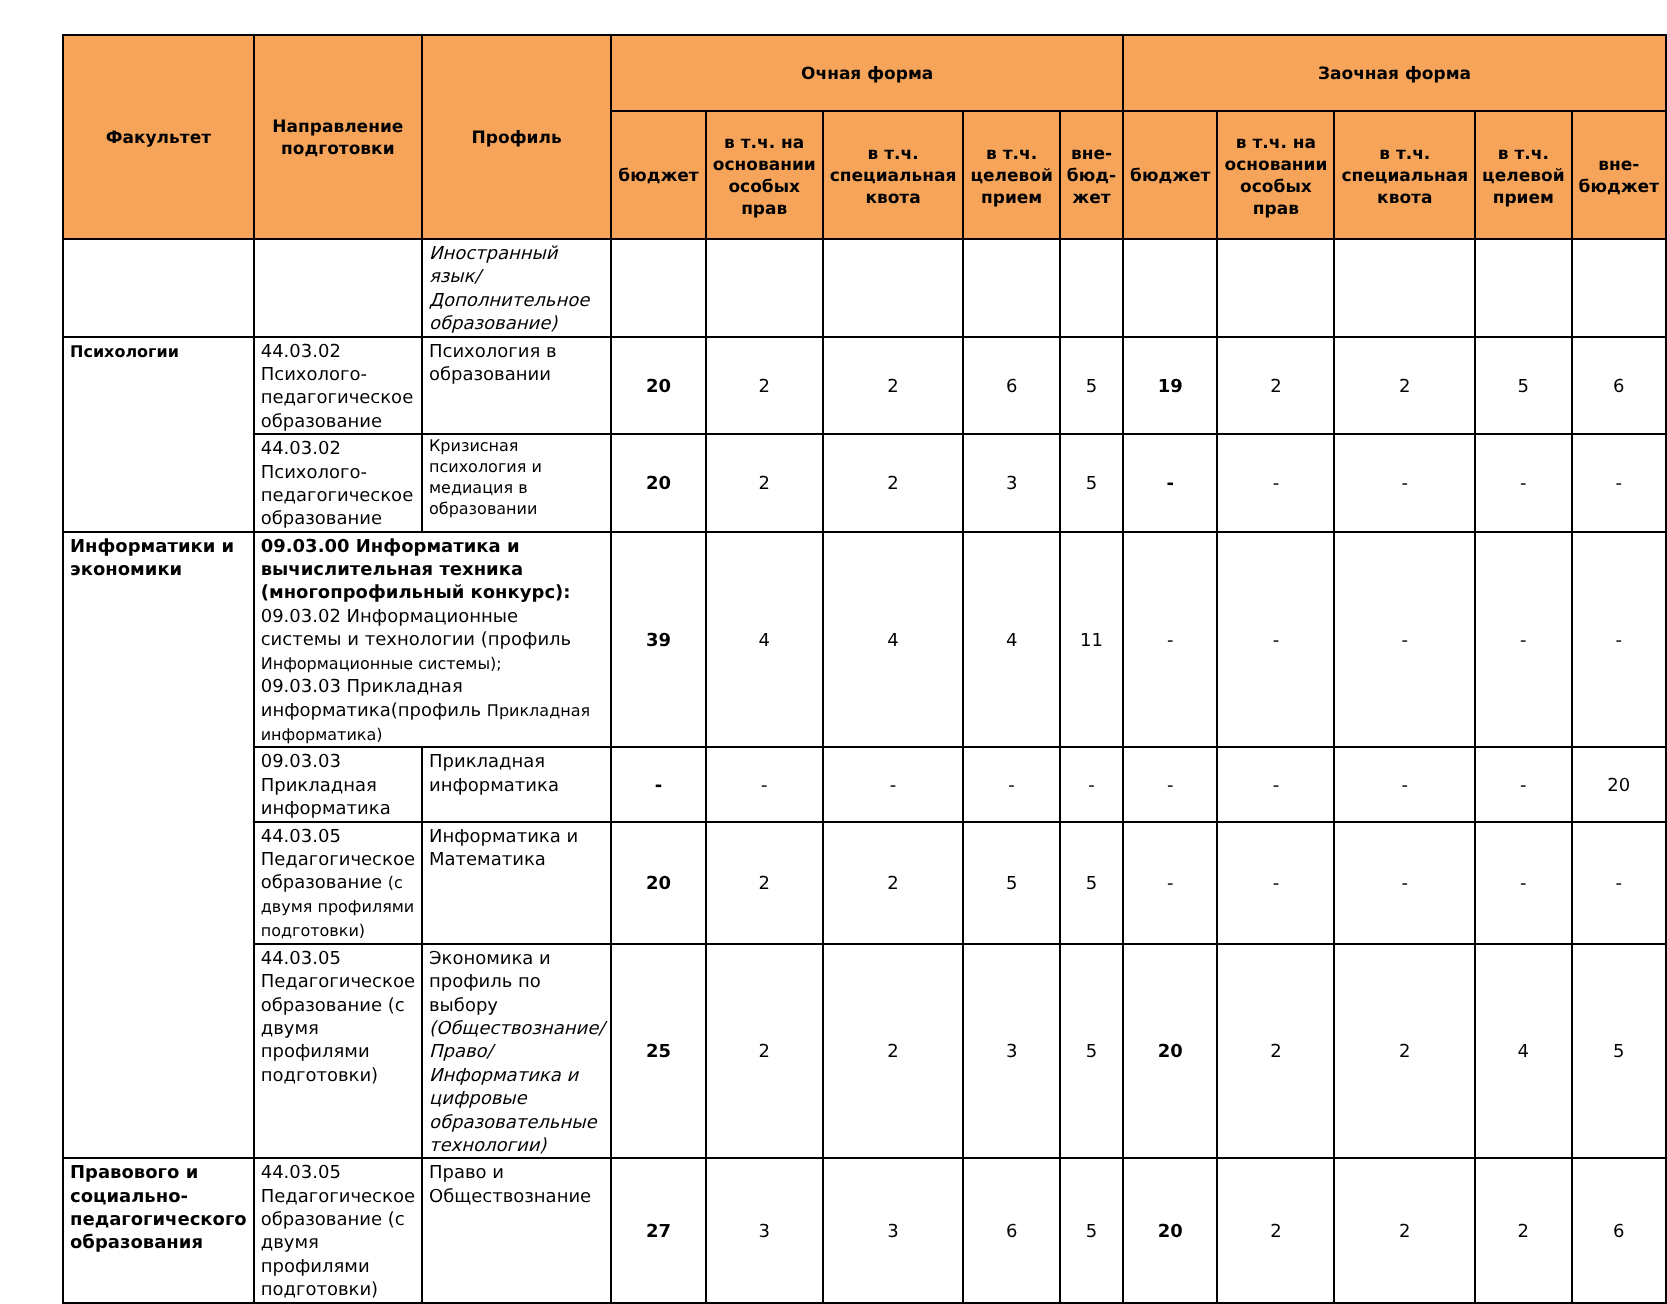| Факультет | Направление подготовки | Профиль | Очная форма | | | | | Заочная форма | | | | |
| --- | --- | --- | --- | --- | --- | --- | --- | --- | --- | --- | --- | --- |
| | | | бюджет | в т.ч. на основании особых прав | в т.ч. специальная квота | в т.ч. целевой прием | вне-бюд-жет | бюджет | в т.ч. на основании особых прав | в т.ч. специальная квота | в т.ч. целевой прием | вне-бюджет |
| | | Иностранный язык/ Дополнительное образование) | | | | | | | | | | |
| Психологии | 44.03.02 Психолого-педагогическое образование | Психология в образовании | 20 | 2 | 2 | 6 | 5 | 19 | 2 | 2 | 5 | 6 |
| | 44.03.02 Психолого-педагогическое образование | Кризисная психология и медиация в образовании | 20 | 2 | 2 | 3 | 5 | - | - | - | - | - |
| Информатики и экономики | 09.03.00 Информатика и вычислительная техника (многопрофильный конкурс): 09.03.02 Информационные системы и технологии (профиль Информационные системы); 09.03.03 Прикладная информатика(профиль Прикладная информатика) | | 39 | 4 | 4 | 4 | 11 | - | - | - | - | - |
| | 09.03.03 Прикладная информатика | Прикладная информатика | - | - | - | - | - | - | - | - | - | 20 |
| | 44.03.05 Педагогическое образование (с двумя профилями подготовки) | Информатика и Математика | 20 | 2 | 2 | 5 | 5 | - | - | - | - | - |
| | 44.03.05 Педагогическое образование (с двумя профилями подготовки) | Экономика и профиль по выбору (Обществознание/ Право/ Информатика и цифровые образовательные технологии) | 25 | 2 | 2 | 3 | 5 | 20 | 2 | 2 | 4 | 5 |
| Правового и социально-педагогического образования | 44.03.05 Педагогическое образование (с двумя профилями подготовки) | Право и Обществознание | 27 | 3 | 3 | 6 | 5 | 20 | 2 | 2 | 2 | 6 |